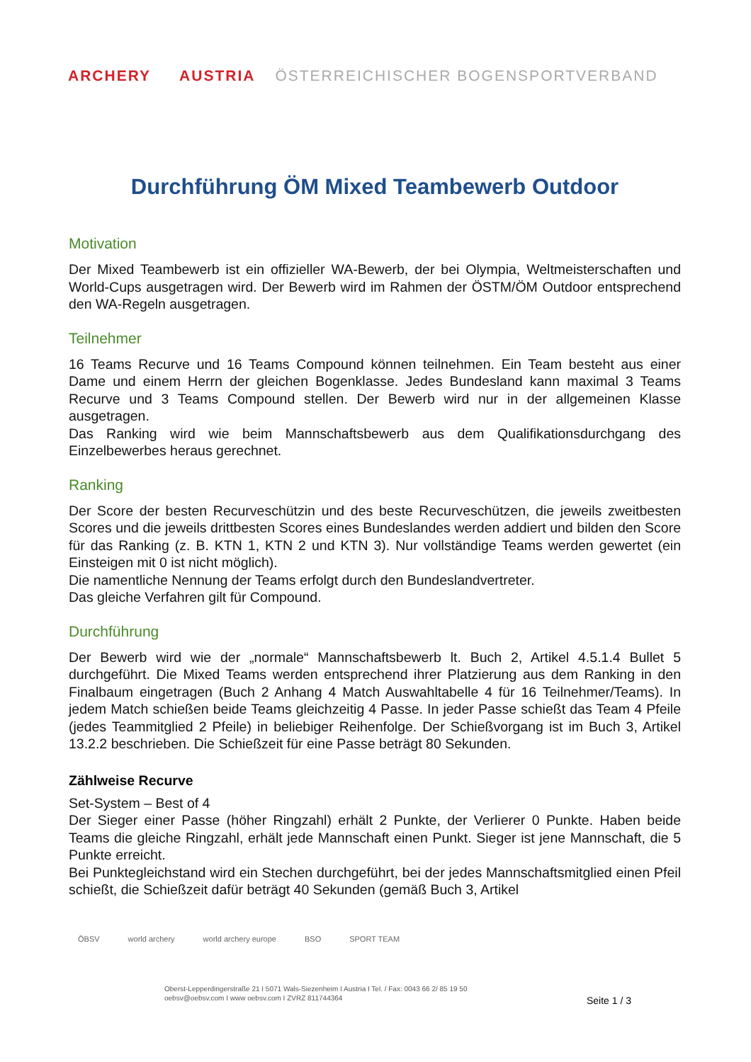ARCHERY AUSTRIA ÖSTERREICHISCHER BOGENSPORTVERBAND
Durchführung ÖM Mixed Teambewerb Outdoor
Motivation
Der Mixed Teambewerb ist ein offizieller WA-Bewerb, der bei Olympia, Weltmeisterschaften und World-Cups ausgetragen wird. Der Bewerb wird im Rahmen der ÖSTM/ÖM Outdoor entsprechend den WA-Regeln ausgetragen.
Teilnehmer
16 Teams Recurve und 16 Teams Compound können teilnehmen. Ein Team besteht aus einer Dame und einem Herrn der gleichen Bogenklasse. Jedes Bundesland kann maximal 3 Teams Recurve und 3 Teams Compound stellen. Der Bewerb wird nur in der allgemeinen Klasse ausgetragen.
Das Ranking wird wie beim Mannschaftsbewerb aus dem Qualifikationsdurchgang des Einzelbewerbes heraus gerechnet.
Ranking
Der Score der besten Recurveschützin und des beste Recurveschützen, die jeweils zweitbesten Scores und die jeweils drittbesten Scores eines Bundeslandes werden addiert und bilden den Score für das Ranking (z. B. KTN 1, KTN 2 und KTN 3). Nur vollständige Teams werden gewertet (ein Einsteigen mit 0 ist nicht möglich).
Die namentliche Nennung der Teams erfolgt durch den Bundeslandvertreter.
Das gleiche Verfahren gilt für Compound.
Durchführung
Der Bewerb wird wie der „normale“ Mannschaftsbewerb lt. Buch 2, Artikel 4.5.1.4 Bullet 5 durchgeführt. Die Mixed Teams werden entsprechend ihrer Platzierung aus dem Ranking in den Finalbaum eingetragen (Buch 2 Anhang 4 Match Auswahltabelle 4 für 16 Teilnehmer/Teams). In jedem Match schießen beide Teams gleichzeitig 4 Passe. In jeder Passe schießt das Team 4 Pfeile (jedes Teammitglied 2 Pfeile) in beliebiger Reihenfolge. Der Schießvorgang ist im Buch 3, Artikel 13.2.2 beschrieben. Die Schießzeit für eine Passe beträgt 80 Sekunden.
Zählweise Recurve
Set-System – Best of 4
Der Sieger einer Passe (höher Ringzahl) erhält 2 Punkte, der Verlierer 0 Punkte. Haben beide Teams die gleiche Ringzahl, erhält jede Mannschaft einen Punkt. Sieger ist jene Mannschaft, die 5 Punkte erreicht.
Bei Punktegleichstand wird ein Stechen durchgeführt, bei der jedes Mannschaftsmitglied einen Pfeil schießt, die Schießzeit dafür beträgt 40 Sekunden (gemäß Buch 3, Artikel
ÖBSV world archery world archery europe BSO SPORT TEAM
Oberst-Lepperdingerstraße 21 I 5071 Wals-Siezenheim I Austria I Tel. / Fax: 0043 66 2/ 85 19 50
oebsv@oebsv.com I www oebsv.com I ZVRZ 811744364
Seite 1 / 3